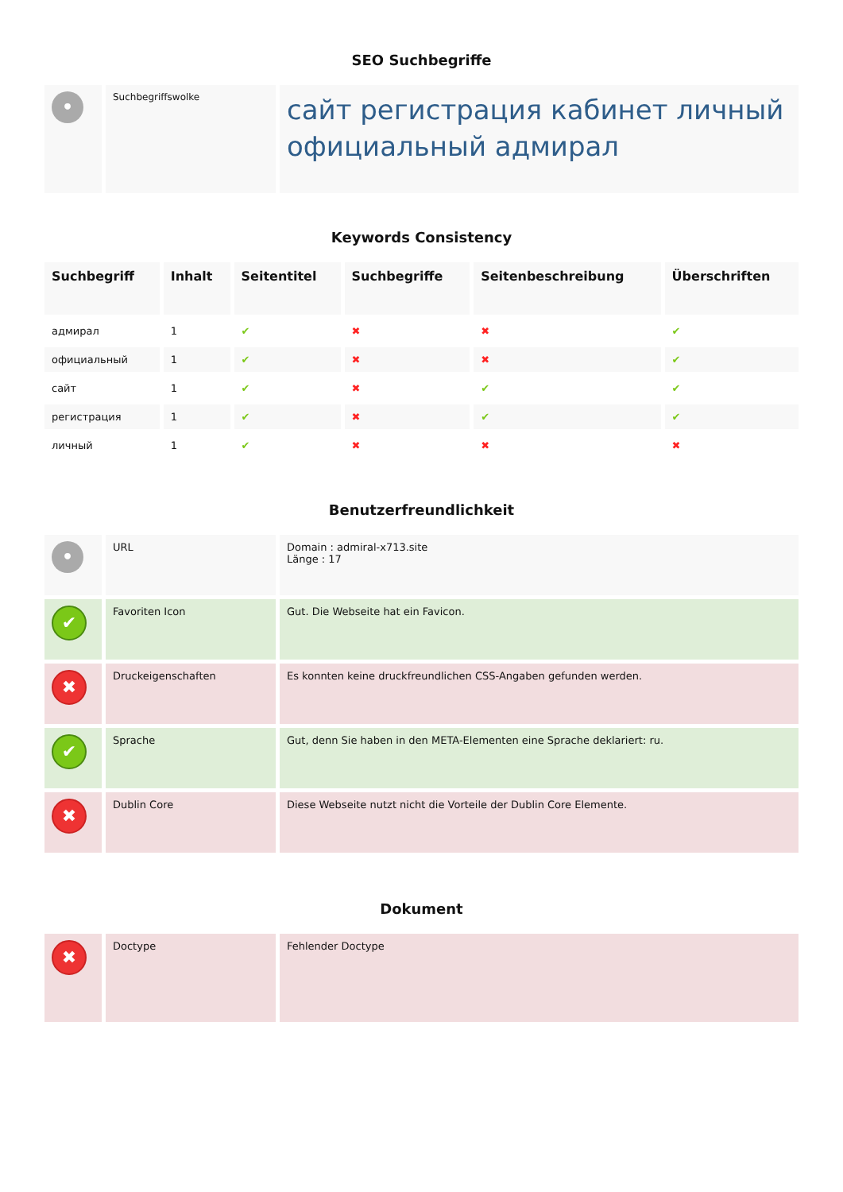SEO Suchbegriffe
| • | Suchbegriffswolke | сайт регистрация кабинет личный официальный адмирал |
Keywords Consistency
| Suchbegriff | Inhalt | Seitentitel | Suchbegriffe | Seitenbeschreibung | Überschriften |
| --- | --- | --- | --- | --- | --- |
| адмирал | 1 | ✔ | ✖ | ✖ | ✔ |
| официальный | 1 | ✔ | ✖ | ✖ | ✔ |
| сайт | 1 | ✔ | ✖ | ✔ | ✔ |
| регистрация | 1 | ✔ | ✖ | ✔ | ✔ |
| личный | 1 | ✔ | ✖ | ✖ | ✖ |
Benutzerfreundlichkeit
| • | URL | Domain : admiral-x713.site Länge : 17 |
| ✔ | Favoriten Icon | Gut. Die Webseite hat ein Favicon. |
| ✖ | Druckeigenschaften | Es konnten keine druckfreundlichen CSS-Angaben gefunden werden. |
| ✔ | Sprache | Gut, denn Sie haben in den META-Elementen eine Sprache deklariert: ru. |
| ✖ | Dublin Core | Diese Webseite nutzt nicht die Vorteile der Dublin Core Elemente. |
Dokument
| ✖ | Doctype | Fehlender Doctype |